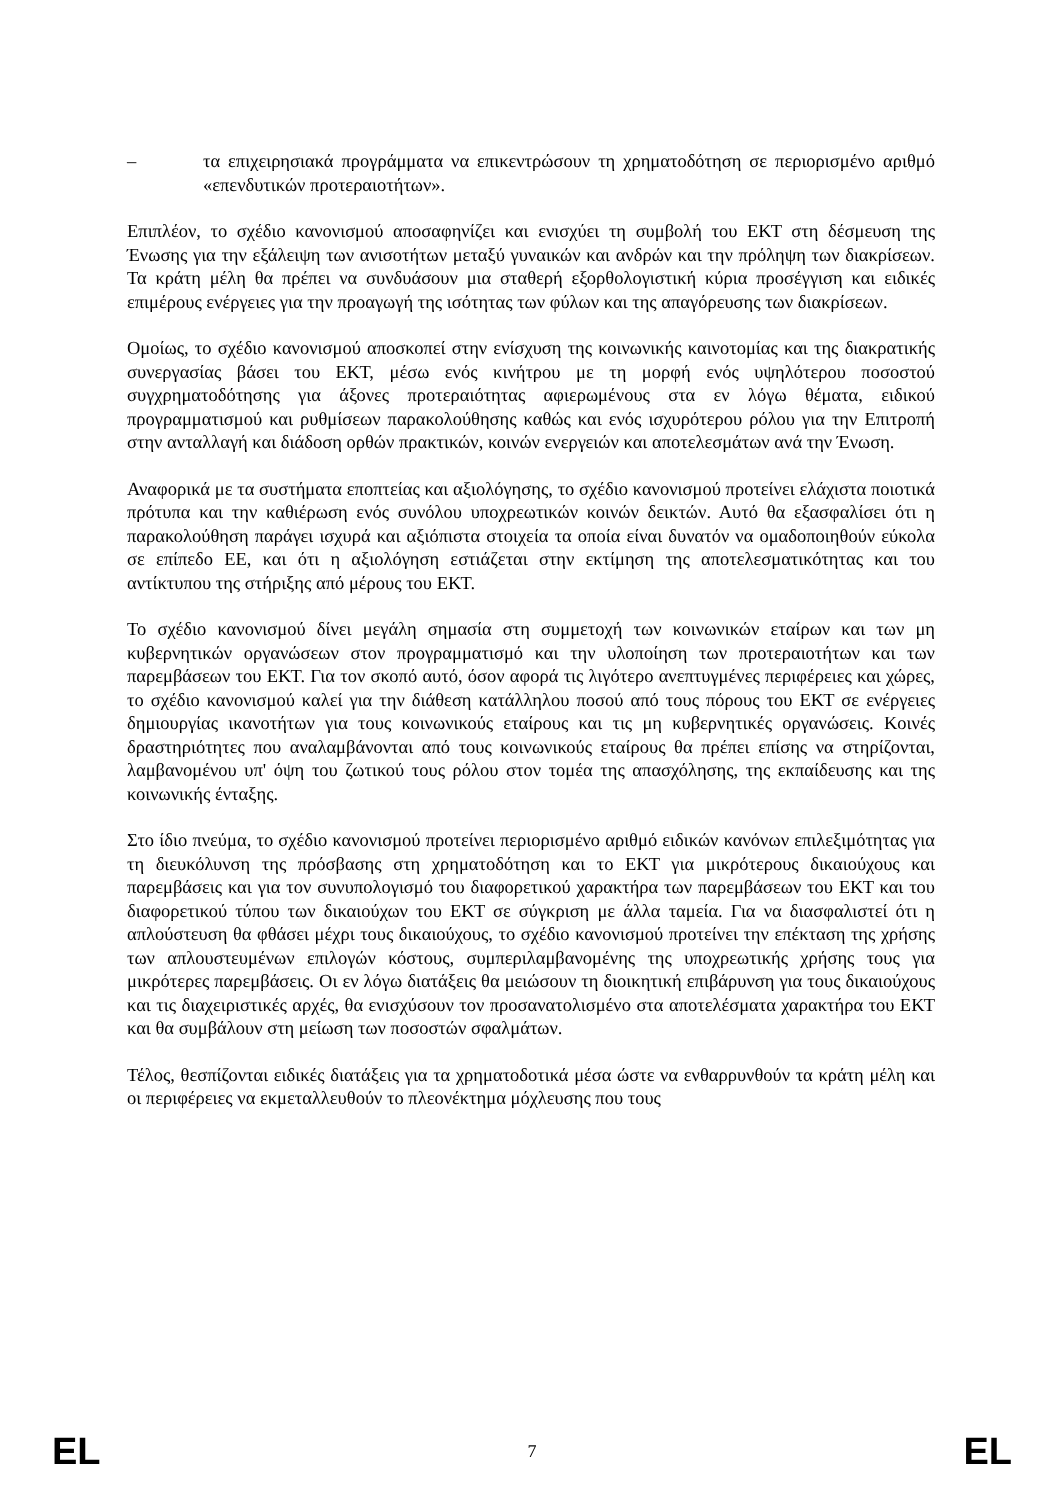– τα επιχειρησιακά προγράμματα να επικεντρώσουν τη χρηματοδότηση σε περιορισμένο αριθμό «επενδυτικών προτεραιοτήτων».
Επιπλέον, το σχέδιο κανονισμού αποσαφηνίζει και ενισχύει τη συμβολή του ΕΚΤ στη δέσμευση της Ένωσης για την εξάλειψη των ανισοτήτων μεταξύ γυναικών και ανδρών και την πρόληψη των διακρίσεων. Τα κράτη μέλη θα πρέπει να συνδυάσουν μια σταθερή εξορθολογιστική κύρια προσέγγιση και ειδικές επιμέρους ενέργειες για την προαγωγή της ισότητας των φύλων και της απαγόρευσης των διακρίσεων.
Ομοίως, το σχέδιο κανονισμού αποσκοπεί στην ενίσχυση της κοινωνικής καινοτομίας και της διακρατικής συνεργασίας βάσει του ΕΚΤ, μέσω ενός κινήτρου με τη μορφή ενός υψηλότερου ποσοστού συγχρηματοδότησης για άξονες προτεραιότητας αφιερωμένους στα εν λόγω θέματα, ειδικού προγραμματισμού και ρυθμίσεων παρακολούθησης καθώς και ενός ισχυρότερου ρόλου για την Επιτροπή στην ανταλλαγή και διάδοση ορθών πρακτικών, κοινών ενεργειών και αποτελεσμάτων ανά την Ένωση.
Αναφορικά με τα συστήματα εποπτείας και αξιολόγησης, το σχέδιο κανονισμού προτείνει ελάχιστα ποιοτικά πρότυπα και την καθιέρωση ενός συνόλου υποχρεωτικών κοινών δεικτών. Αυτό θα εξασφαλίσει ότι η παρακολούθηση παράγει ισχυρά και αξιόπιστα στοιχεία τα οποία είναι δυνατόν να ομαδοποιηθούν εύκολα σε επίπεδο ΕΕ, και ότι η αξιολόγηση εστιάζεται στην εκτίμηση της αποτελεσματικότητας και του αντίκτυπου της στήριξης από μέρους του ΕΚΤ.
Το σχέδιο κανονισμού δίνει μεγάλη σημασία στη συμμετοχή των κοινωνικών εταίρων και των μη κυβερνητικών οργανώσεων στον προγραμματισμό και την υλοποίηση των προτεραιοτήτων και των παρεμβάσεων του ΕΚΤ. Για τον σκοπό αυτό, όσον αφορά τις λιγότερο ανεπτυγμένες περιφέρειες και χώρες, το σχέδιο κανονισμού καλεί για την διάθεση κατάλληλου ποσού από τους πόρους του ΕΚΤ σε ενέργειες δημιουργίας ικανοτήτων για τους κοινωνικούς εταίρους και τις μη κυβερνητικές οργανώσεις. Κοινές δραστηριότητες που αναλαμβάνονται από τους κοινωνικούς εταίρους θα πρέπει επίσης να στηρίζονται, λαμβανομένου υπ' όψη του ζωτικού τους ρόλου στον τομέα της απασχόλησης, της εκπαίδευσης και της κοινωνικής ένταξης.
Στο ίδιο πνεύμα, το σχέδιο κανονισμού προτείνει περιορισμένο αριθμό ειδικών κανόνων επιλεξιμότητας για τη διευκόλυνση της πρόσβασης στη χρηματοδότηση και το ΕΚΤ για μικρότερους δικαιούχους και παρεμβάσεις και για τον συνυπολογισμό του διαφορετικού χαρακτήρα των παρεμβάσεων του ΕΚΤ και του διαφορετικού τύπου των δικαιούχων του ΕΚΤ σε σύγκριση με άλλα ταμεία. Για να διασφαλιστεί ότι η απλούστευση θα φθάσει μέχρι τους δικαιούχους, το σχέδιο κανονισμού προτείνει την επέκταση της χρήσης των απλουστευμένων επιλογών κόστους, συμπεριλαμβανομένης της υποχρεωτικής χρήσης τους για μικρότερες παρεμβάσεις. Οι εν λόγω διατάξεις θα μειώσουν τη διοικητική επιβάρυνση για τους δικαιούχους και τις διαχειριστικές αρχές, θα ενισχύσουν τον προσανατολισμένο στα αποτελέσματα χαρακτήρα του ΕΚΤ και θα συμβάλουν στη μείωση των ποσοστών σφαλμάτων.
Τέλος, θεσπίζονται ειδικές διατάξεις για τα χρηματοδοτικά μέσα ώστε να ενθαρρυνθούν τα κράτη μέλη και οι περιφέρειες να εκμεταλλευθούν το πλεονέκτημα μόχλευσης που τους
EL 7 EL